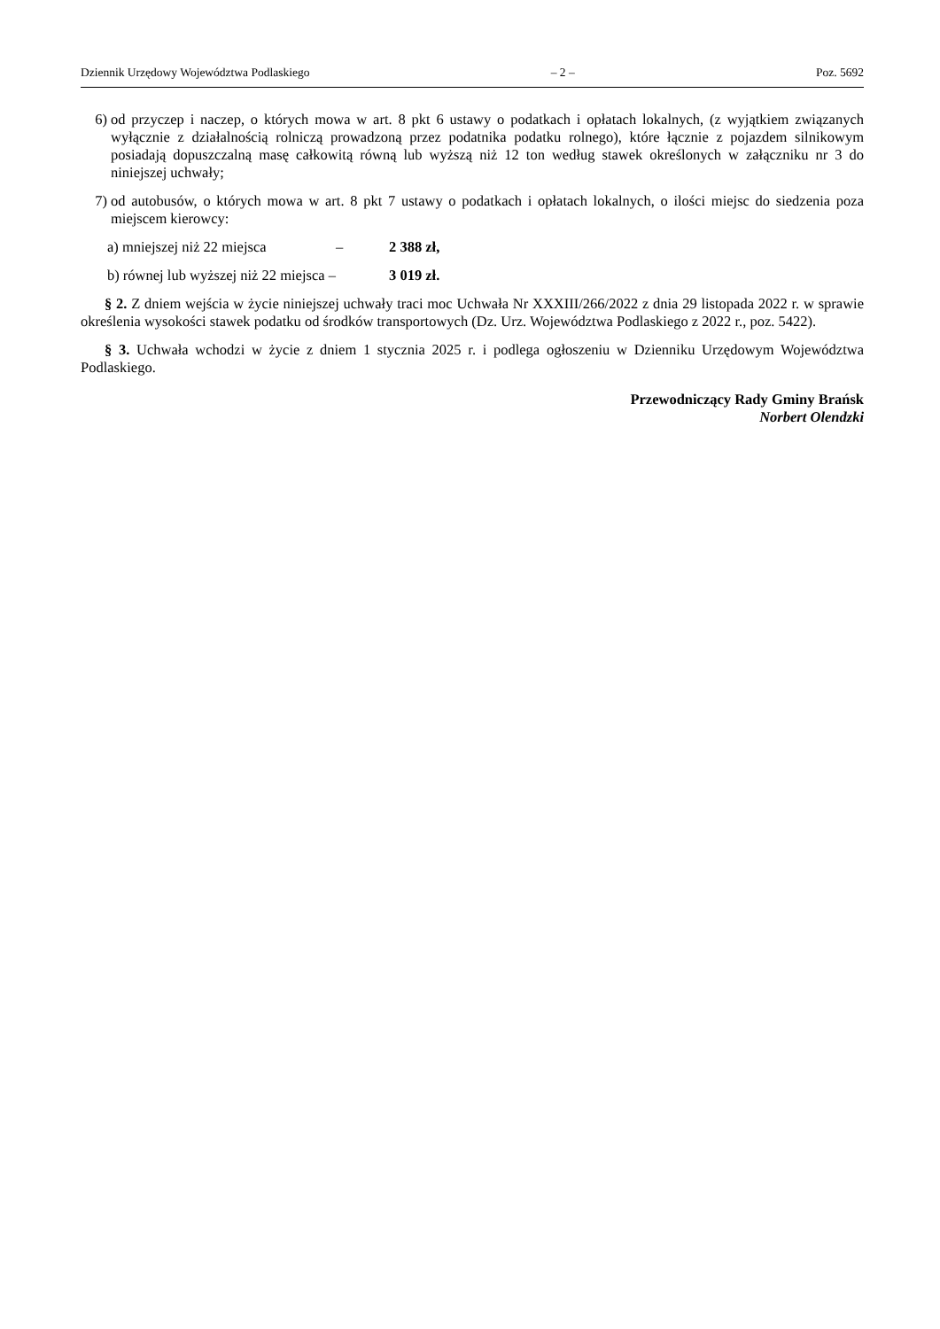Dziennik Urzędowy Województwa Podlaskiego – 2 – Poz. 5692
6) od przyczep i naczep, o których mowa w art. 8 pkt 6 ustawy o podatkach i opłatach lokalnych, (z wyjątkiem związanych wyłącznie z działalnością rolniczą prowadzoną przez podatnika podatku rolnego), które łącznie z pojazdem silnikowym posiadają dopuszczalną masę całkowitą równą lub wyższą niż 12 ton według stawek określonych w załączniku nr 3 do niniejszej uchwały;
7) od autobusów, o których mowa w art. 8 pkt 7 ustawy o podatkach i opłatach lokalnych, o ilości miejsc do siedzenia poza miejscem kierowcy:
a) mniejszej niż 22 miejsca – 2 388 zł,
b) równej lub wyższej niż 22 miejsca – 3 019 zł.
§ 2. Z dniem wejścia w życie niniejszej uchwały traci moc Uchwała Nr XXXIII/266/2022 z dnia 29 listopada 2022 r. w sprawie określenia wysokości stawek podatku od środków transportowych (Dz. Urz. Województwa Podlaskiego z 2022 r., poz. 5422).
§ 3. Uchwała wchodzi w życie z dniem 1 stycznia 2025 r. i podlega ogłoszeniu w Dzienniku Urzędowym Województwa Podlaskiego.
Przewodniczący Rady Gminy Brańsk
Norbert Olendzki